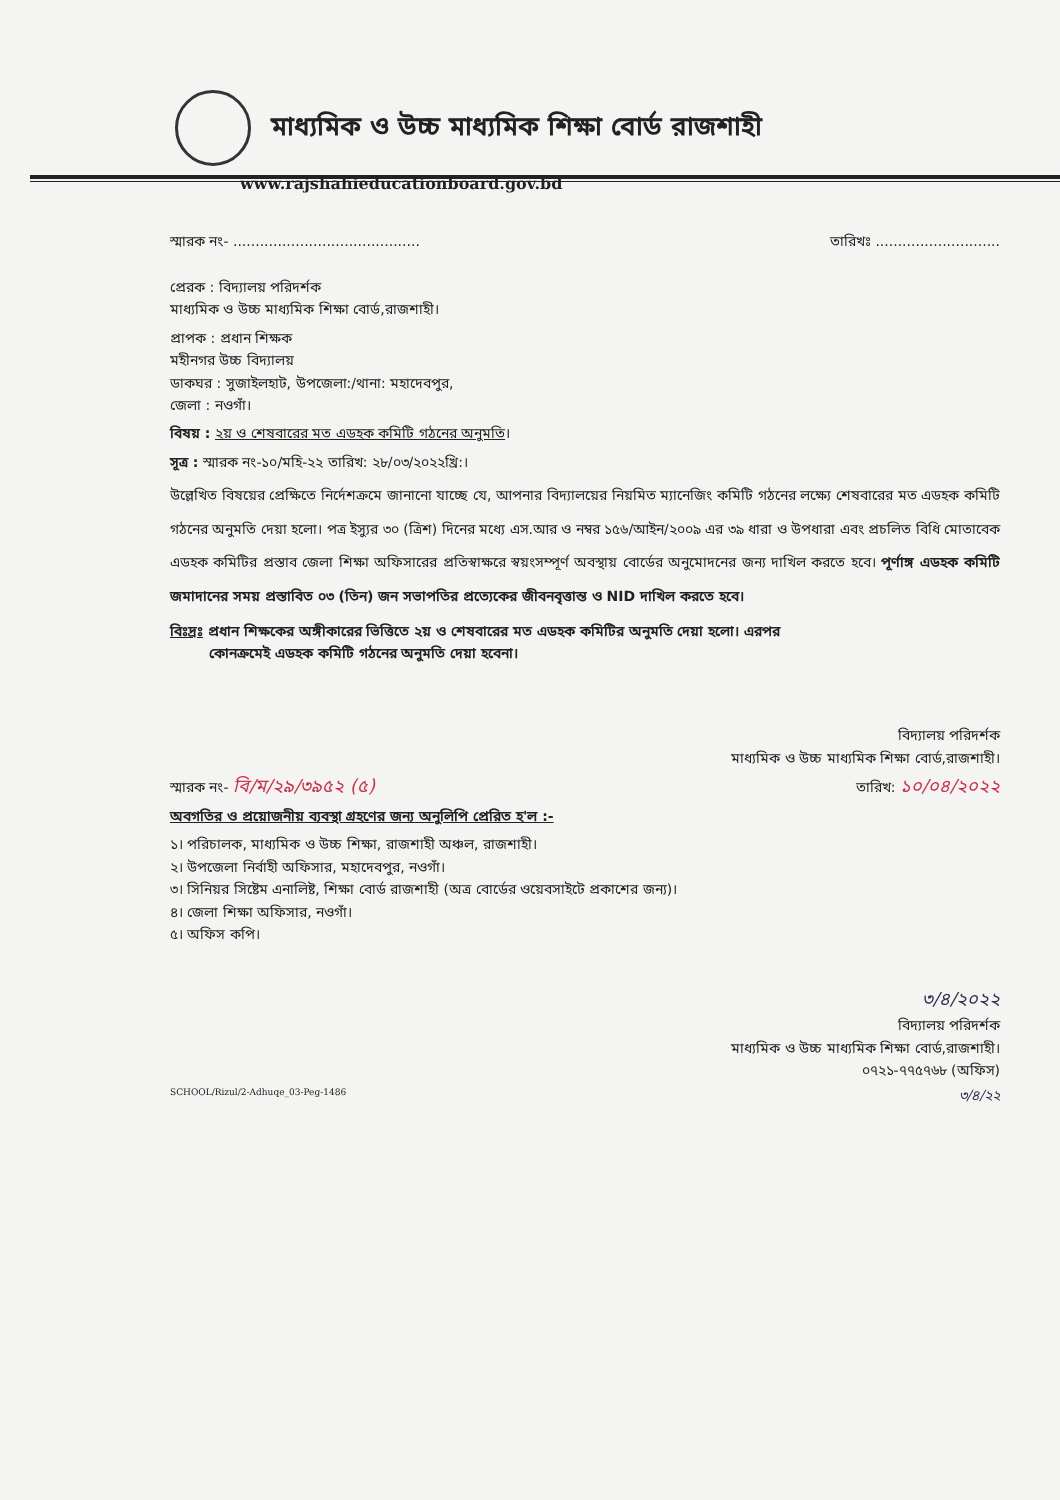মাধ্যমিক ও উচ্চ মাধ্যমিক শিক্ষা বোর্ড রাজশাহী
www.rajshahieducationboard.gov.bd
স্মারক নং- .......................................... তারিখঃ ............................
প্রেরক : বিদ্যালয় পরিদর্শক
মাধ্যমিক ও উচ্চ মাধ্যমিক শিক্ষা বোর্ড,রাজশাহী।
প্রাপক : প্রধান শিক্ষক
মহীনগর উচ্চ বিদ্যালয়
ডাকঘর : সুজাইলহাট, উপজেলা:/থানা: মহাদেবপুর,
জেলা : নওগাঁ।
বিষয় : ২য় ও শেষবারের মত এডহক কমিটি গঠনের অনুমতি।
সূত্র : স্মারক নং-১০/মহি-২২ তারিখ: ২৮/০৩/২০২২খ্রি:।
উল্লেখিত বিষয়ের প্রেক্ষিতে নির্দেশক্রমে জানানো যাচ্ছে যে, আপনার বিদ্যালয়ের নিয়মিত ম্যানেজিং কমিটি গঠনের লক্ষ্যে শেষবারের মত এডহক কমিটি গঠনের অনুমতি দেয়া হলো। পত্র ইস্যুর ৩০ (ত্রিশ) দিনের মধ্যে এস.আর ও নম্বর ১৫৬/আইন/২০০৯ এর ৩৯ ধারা ও উপধারা এবং প্রচলিত বিধি মোতাবেক এডহক কমিটির প্রস্তাব জেলা শিক্ষা অফিসারের প্রতিস্বাক্ষরে স্বয়ংসম্পূর্ণ অবস্থায় বোর্ডের অনুমোদনের জন্য দাখিল করতে হবে। পূর্ণাঙ্গ এডহক কমিটি জমাদানের সময় প্রস্তাবিত ০৩ (তিন) জন সভাপতির প্রত্যেকের জীবনবৃত্তান্ত ও NID দাখিল করতে হবে।
বিঃদ্রঃ প্রধান শিক্ষকের অঙ্গীকারের ভিত্তিতে ২য় ও শেষবারের মত এডহক কমিটির অনুমতি দেয়া হলো। এরপর
কোনক্রমেই এডহক কমিটি গঠনের অনুমতি দেয়া হবেনা।
বিদ্যালয় পরিদর্শক
মাধ্যমিক ও উচ্চ মাধ্যমিক শিক্ষা বোর্ড,রাজশাহী।
স্মারক নং- বি/ম/২৯/৩৯৫২ (৫) তারিখ: ১০/০৪/২০২২
অবগতির ও প্রয়োজনীয় ব্যবস্থা গ্রহণের জন্য অনুলিপি প্রেরিত হ'ল :-
১। পরিচালক, মাধ্যমিক ও উচ্চ শিক্ষা, রাজশাহী অঞ্চল, রাজশাহী।
২। উপজেলা নির্বাহী অফিসার, মহাদেবপুর, নওগাঁ।
৩। সিনিয়র সিষ্টেম এনালিষ্ট, শিক্ষা বোর্ড রাজশাহী (অত্র বোর্ডের ওয়েবসাইটে প্রকাশের জন্য)।
৪। জেলা শিক্ষা অফিসার, নওগাঁ।
৫। অফিস কপি।
৩/৪/২০২২
বিদ্যালয় পরিদর্শক
মাধ্যমিক ও উচ্চ মাধ্যমিক শিক্ষা বোর্ড,রাজশাহী।
০৭২১-৭৭৫৭৬৮ (অফিস)
SCHOOL/Rizul/2-Adhuqe_03-Peg-1486 ৩/৪/২২